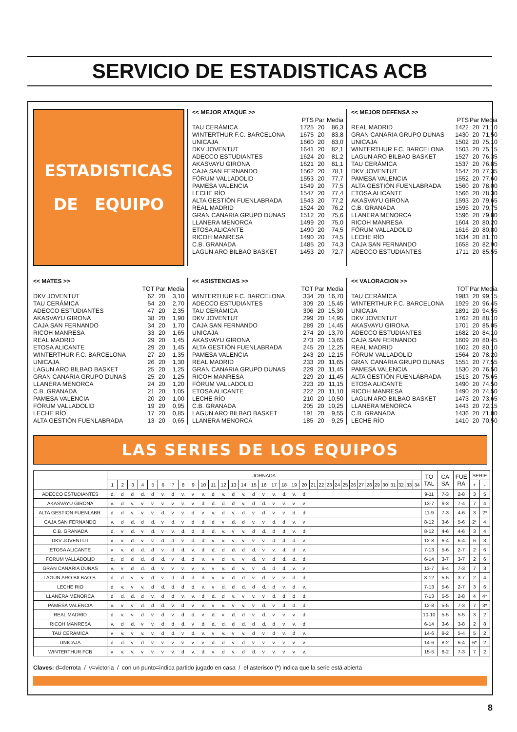SERVICIO DE ESTADISTICAS ACB
ESTADISTICAS
DE EQUIPO
<< MEJOR ATAQUE >>
| | PTS | Par | Media |
| TAU CERÁMICA | 1725 | 20 | 86,3 |
| WINTERTHUR F.C. BARCELONA | 1675 | 20 | 83,8 |
| UNICAJA | 1660 | 20 | 83,0 |
| DKV JOVENTUT | 1641 | 20 | 82,1 |
| ADECCO ESTUDIANTES | 1624 | 20 | 81,2 |
| AKASVAYU GIRONA | 1621 | 20 | 81,1 |
| CAJA SAN FERNANDO | 1562 | 20 | 78,1 |
| FÓRUM VALLADOLID | 1553 | 20 | 77,7 |
| PAMESA VALENCIA | 1549 | 20 | 77,5 |
| LECHE RÍO | 1547 | 20 | 77,4 |
| ALTA GESTIÓN FUENLABRADA | 1543 | 20 | 77,2 |
| REAL MADRID | 1524 | 20 | 76,2 |
| GRAN CANARIA GRUPO DUNAS | 1512 | 20 | 75,6 |
| LLANERA MENORCA | 1499 | 20 | 75,0 |
| ETOSA ALICANTE | 1490 | 20 | 74,5 |
| RICOH MANRESA | 1490 | 20 | 74,5 |
| C.B. GRANADA | 1485 | 20 | 74,3 |
| LAGUN ARO BILBAO BASKET | 1453 | 20 | 72,7 |
<< MEJOR DEFENSA >>
| | PTS | Par | Media |
| REAL MADRID | 1422 | 20 | 71,10 |
| GRAN CANARIA GRUPO DUNAS | 1430 | 20 | 71,50 |
| UNICAJA | 1502 | 20 | 75,10 |
| WINTERTHUR F.C. BARCELONA | 1503 | 20 | 75,15 |
| LAGUN ARO BILBAO BASKET | 1527 | 20 | 76,35 |
| TAU CERÁMICA | 1537 | 20 | 76,85 |
| DKV JOVENTUT | 1547 | 20 | 77,35 |
| PAMESA VALENCIA | 1552 | 20 | 77,60 |
| ALTA GESTIÓN FUENLABRADA | 1560 | 20 | 78,00 |
| ETOSA ALICANTE | 1566 | 20 | 78,30 |
| AKASVAYU GIRONA | 1593 | 20 | 79,65 |
| C.B. GRANADA | 1595 | 20 | 79,75 |
| LLANERA MENORCA | 1596 | 20 | 79,80 |
| RICOH MANRESA | 1604 | 20 | 80,20 |
| FÓRUM VALLADOLID | 1616 | 20 | 80,80 |
| LECHE RÍO | 1634 | 20 | 81,70 |
| CAJA SAN FERNANDO | 1658 | 20 | 82,90 |
| ADECCO ESTUDIANTES | 1711 | 20 | 85,55 |
<< MATES >>
| | TOT | Par | Media |
| DKV JOVENTUT | 62 | 20 | 3,10 |
| TAU CERÁMICA | 54 | 20 | 2,70 |
| ADECCO ESTUDIANTES | 47 | 20 | 2,35 |
| AKASVAYU GIRONA | 38 | 20 | 1,90 |
| CAJA SAN FERNANDO | 34 | 20 | 1,70 |
| RICOH MANRESA | 33 | 20 | 1,65 |
| REAL MADRID | 29 | 20 | 1,45 |
| ETOSA ALICANTE | 29 | 20 | 1,45 |
| WINTERTHUR F.C. BARCELONA | 27 | 20 | 1,35 |
| UNICAJA | 26 | 20 | 1,30 |
| LAGUN ARO BILBAO BASKET | 25 | 20 | 1,25 |
| GRAN CANARIA GRUPO DUNAS | 25 | 20 | 1,25 |
| LLANERA MENORCA | 24 | 20 | 1,20 |
| C.B. GRANADA | 21 | 20 | 1,05 |
| PAMESA VALENCIA | 20 | 20 | 1,00 |
| FÓRUM VALLADOLID | 19 | 20 | 0,95 |
| LECHE RÍO | 17 | 20 | 0,85 |
| ALTA GESTIÓN FUENLABRADA | 13 | 20 | 0,65 |
<< ASISTENCIAS >>
| | TOT | Par | Media |
| WINTERTHUR F.C. BARCELONA | 334 | 20 | 16,70 |
| ADECCO ESTUDIANTES | 309 | 20 | 15,45 |
| TAU CERÁMICA | 306 | 20 | 15,30 |
| DKV JOVENTUT | 299 | 20 | 14,95 |
| CAJA SAN FERNANDO | 289 | 20 | 14,45 |
| UNICAJA | 274 | 20 | 13,70 |
| AKASVAYU GIRONA | 273 | 20 | 13,65 |
| ALTA GESTIÓN FUENLABRADA | 245 | 20 | 12,25 |
| PAMESA VALENCIA | 243 | 20 | 12,15 |
| REAL MADRID | 233 | 20 | 11,65 |
| GRAN CANARIA GRUPO DUNAS | 229 | 20 | 11,45 |
| RICOH MANRESA | 229 | 20 | 11,45 |
| FÓRUM VALLADOLID | 223 | 20 | 11,15 |
| ETOSA ALICANTE | 222 | 20 | 11,10 |
| LECHE RÍO | 210 | 20 | 10,50 |
| C.B. GRANADA | 205 | 20 | 10,25 |
| LAGUN ARO BILBAO BASKET | 191 | 20 | 9,55 |
| LLANERA MENORCA | 185 | 20 | 9,25 |
<< VALORACION >>
| | TOT | Par | Media |
| TAU CERÁMICA | 1983 | 20 | 99,15 |
| WINTERTHUR F.C. BARCELONA | 1929 | 20 | 96,45 |
| UNICAJA | 1891 | 20 | 94,55 |
| DKV JOVENTUT | 1762 | 20 | 88,10 |
| AKASVAYU GIRONA | 1701 | 20 | 85,05 |
| ADECCO ESTUDIANTES | 1682 | 20 | 84,10 |
| CAJA SAN FERNANDO | 1609 | 20 | 80,45 |
| REAL MADRID | 1602 | 20 | 80,10 |
| FÓRUM VALLADOLID | 1564 | 20 | 78,20 |
| GRAN CANARIA GRUPO DUNAS | 1551 | 20 | 77,55 |
| PAMESA VALENCIA | 1530 | 20 | 76,50 |
| ALTA GESTIÓN FUENLABRADA | 1513 | 20 | 75,65 |
| ETOSA ALICANTE | 1490 | 20 | 74,50 |
| RICOH MANRESA | 1490 | 20 | 74,50 |
| LAGUN ARO BILBAO BASKET | 1473 | 20 | 73,65 |
| LLANERA MENORCA | 1443 | 20 | 72,15 |
| C.B. GRANADA | 1436 | 20 | 71,80 |
| LECHE RÍO | 1410 | 20 | 70,50 |
LAS SERIES DE LOS EQUIPOS
| | JORNADA | | | | | | | | | | | | | | | | | | | | | | | | | | | | | | | | | | TO TAL | CA SA | FUE RA | SERIE | |
| --- | --- | --- | --- | --- | --- | --- | --- | --- | --- | --- | --- | --- | --- | --- | --- | --- | --- | --- | --- | --- | --- | --- | --- | --- | --- | --- | --- | --- | --- | --- | --- | --- | --- | --- | --- | --- | --- | --- | --- |
| | 1 | 2 | 3 | 4 | 5 | 6 | 7 | 8 | 9 | 10 | 11 | 12 | 13 | 14 | 15 | 16 | 17 | 18 | 19 | 20 | 21 | 22 | 23 | 24 | 25 | 26 | 27 | 28 | 29 | 30 | 31 | 32 | 33 | 34 | | | | + | - |
| ADECCO ESTUDIANTES | d. | d | d | d. | d | v. | d | v. | v | v. | d | v. | d | v. | d | v | v. | d. | v. | d | | | | | | | | | | | | | | | 9-11 | 7-3 | 2-8 | 3 | 5 |
| AKASVAYU GIRONA | v. | d | v. | v | v | v. | v | v. | v | d | d. | d. | d | v. | d | d. | v | v. | v | v | | | | | | | | | | | | | | | 13-7 | 6-3 | 7-4 | 7 | 4 |
| ALTA GESTION FUENLABR. | d. | d | v. | v. | v | d. | v | v. | d | v | v. | d | v. | d | v. | d | v. | v | d. | d | | | | | | | | | | | | | | | 11-9 | 7-3 | 4-6 | 3 | 2* |
| CAJA SAN FERNANDO | v. | d | d. | d | d. | v | d. | v | d | d. | d | v | d. | d | v. | v | d. | d | v. | v | | | | | | | | | | | | | | | 8-12 | 3-6 | 5-6 | 2* | 4 |
| C.B. GRANADA | d. | v | d. | v | d. | v | v. | d. | d | d | d. | v. | v | v. | d | d. | d | d | v. | d | | | | | | | | | | | | | | | 8-12 | 4-6 | 4-6 | 3 | 4 |
| DKV JOVENTUT | v | v. | d. | v | v. | d | d. | v | d. | d | v. | v. | v | v. | v | v | d. | d | d | v. | | | | | | | | | | | | | | | 12-8 | 6-4 | 6-4 | 6 | 3 |
| ETOSA ALICANTE | v | v. | d | d. | d | v. | d | d. | v. | d | d. | d | d. | d | d. | v | v. | d. | d | v. | | | | | | | | | | | | | | | 7-13 | 5-6 | 2-7 | 2 | 6 |
| FORUM VALLADOLID | d. | d | d | d. | d | d. | v | d. | d | v. | v | d | v. | v | d. | v. | d | d. | d. | d | | | | | | | | | | | | | | | 6-14 | 3-7 | 3-7 | 2 | 6 |
| GRAN CANARIA DUNAS | v. | v | d | d. | d. | v | v | v. | v | v. | v | v. | d | v. | v | d. | d | d. | v. | v | | | | | | | | | | | | | | | 13-7 | 6-4 | 7-3 | 7 | 3 |
| LAGUN ARO BILBAO B. | d | d. | v | v. | d | v. | d | d | d. | d. | v | v | d. | d | v. | d | v. | v. | d | d. | | | | | | | | | | | | | | | 8-12 | 5-5 | 3-7 | 2 | 4 |
| LECHE RIO | d | v. | v | v. | d | d. | d. | d | d. | v. | v | d. | d | d. | d | d. | d | v. | d | v. | | | | | | | | | | | | | | | 7-13 | 5-6 | 2-7 | 3 | 6 |
| LLANERA MENORCA | d | d. | d. | d | v. | d | d | v. | v. | d | d. | d | v. | v | v. | v | d. | d | d | d. | | | | | | | | | | | | | | | 7-13 | 5-5 | 2-8 | 4 | 4* |
| PAMESA VALENCIA | v. | v | v | d. | d | d. | v. | d | v | v. | v | v. | v | v. | v | d. | v | d. | d. | d | | | | | | | | | | | | | | | 12-8 | 5-5 | 7-3 | 7 | 3* |
| REAL MADRID | d | v. | v | d | v. | d | v. | d | d. | v | d. | v | d. | d | v. | d. | v | v. | v | d. | | | | | | | | | | | | | | | 10-10 | 5-5 | 5-5 | 3 | 2 |
| RICOH MANRESA | v. | d | d. | v | v. | d | d | d. | v | d | d. | d. | d | d. | d | d. | d | v | v. | d | | | | | | | | | | | | | | | 6-14 | 3-6 | 3-8 | 2 | 8 |
| TAU CERAMICA | v | v. | v | v. | v. | d | d. | v | d. | v. | v | v. | v | v. | d | v. | d | v. | d | v. | | | | | | | | | | | | | | | 14-6 | 9-2 | 5-4 | 5 | 2 |
| UNICAJA | d | d. | v. | d | v | v. | v. | v | v. | v | d. | d | v. | d | v. | v | v. | v | v | v. | | | | | | | | | | | | | | | 14-6 | 8-2 | 6-4 | 6* | 2 |
| WINTERTHUR FCB | v | v. | v. | v | v. | v | v. | d | v. | d. | v | d | v. | d | d. | v | v. | v | v | v. | | | | | | | | | | | | | | | 15-5 | 8-2 | 7-3 | 7 | 2 |
Claves: d=derrota / v=victoria / con un punto=indica partido jugado en casa / el asterisco (*) indica que la serie está abierta
8